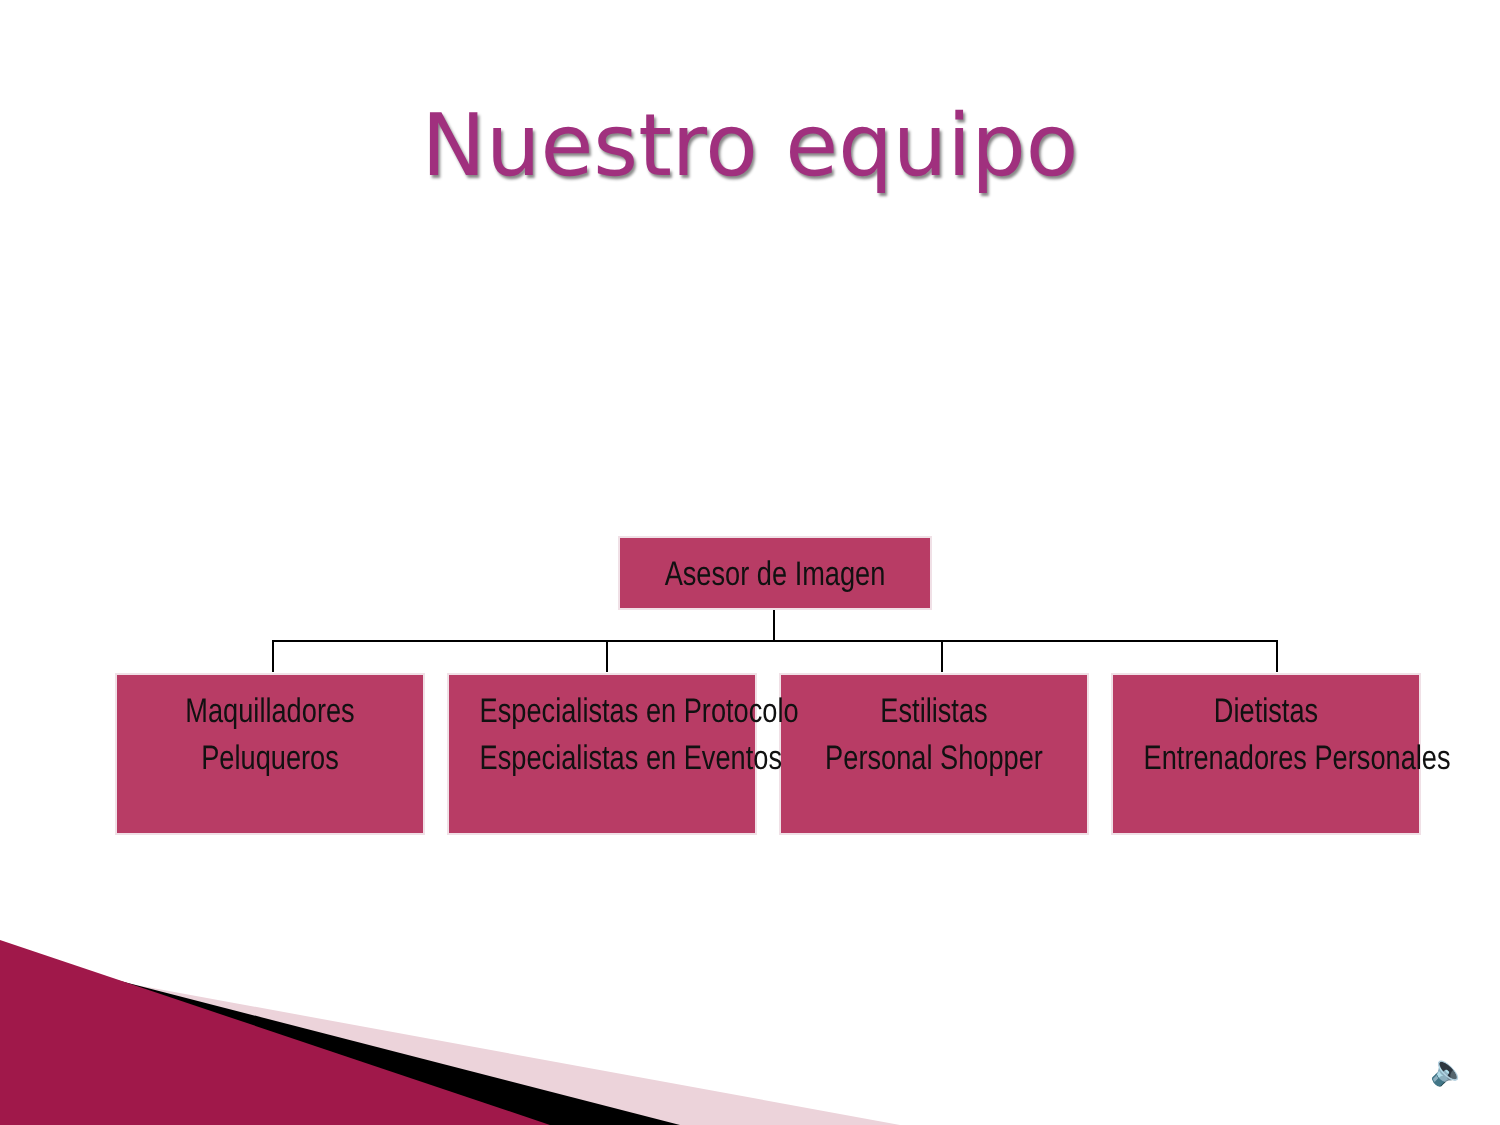Nuestro equipo
Asesor de Imagen
Maquilladores
Peluqueros
Especialistas en Protocolo
Especialistas en Eventos
Estilistas
Personal Shopper
Dietistas
Entrenadores Personales
🔈